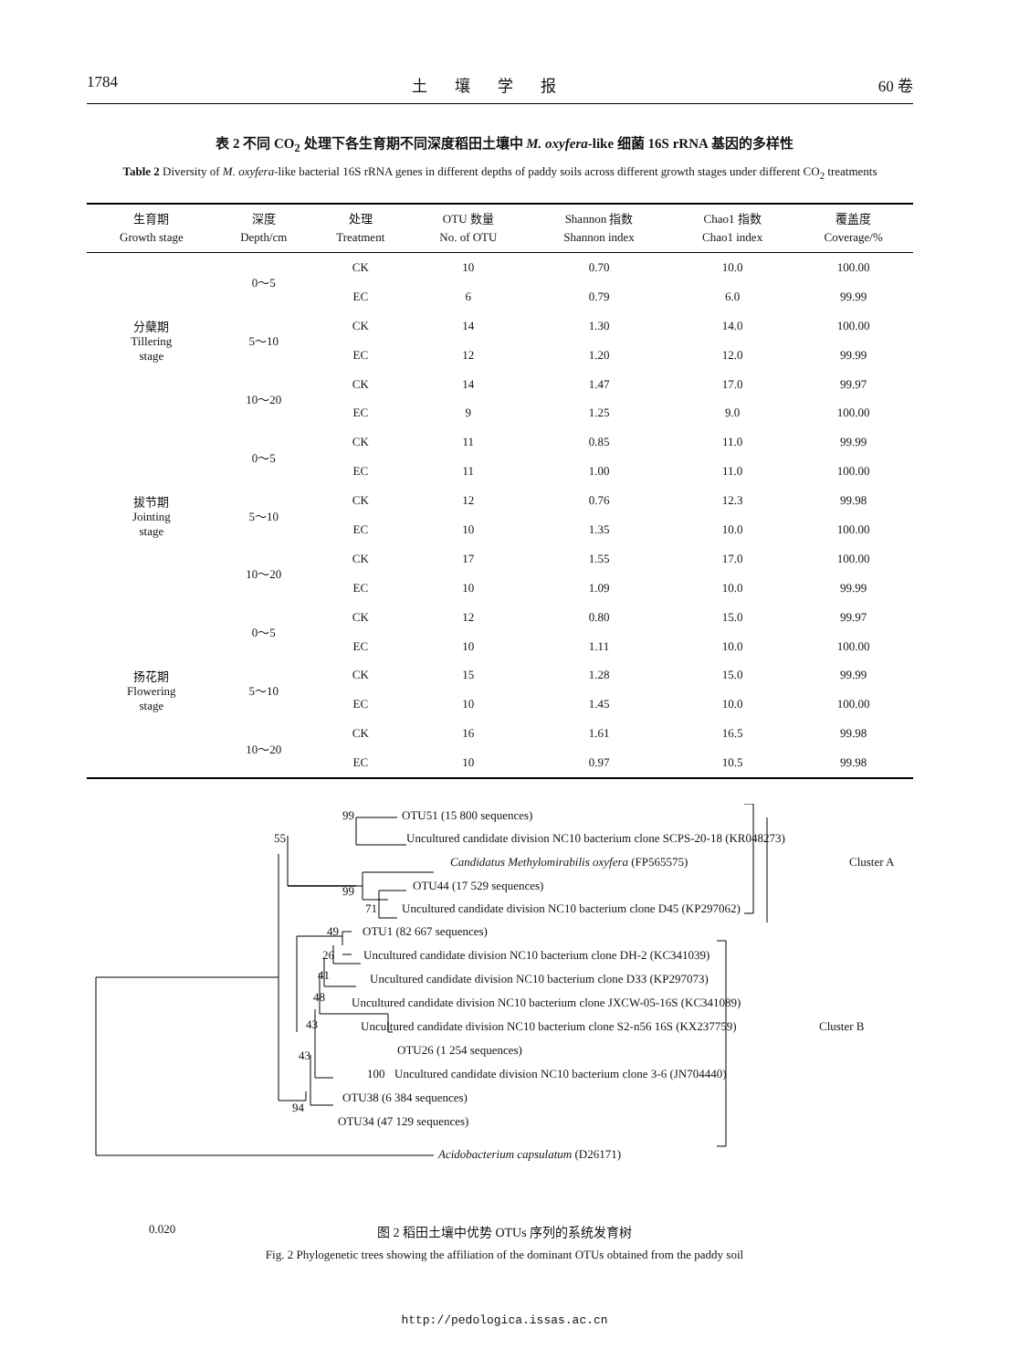1784 土壤学报 60 卷
表 2 不同 CO<sub>2</sub> 处理下各生育期不同深度稻田土壤中 M. oxyfera-like 细菌 16S rRNA 基因的多样性
Table 2 Diversity of M. oxyfera-like bacterial 16S rRNA genes in different depths of paddy soils across different growth stages under different CO<sub>2</sub> treatments
| 生育期 Growth stage | 深度 Depth/cm | 处理 Treatment | OTU 数量 No. of OTU | Shannon 指数 Shannon index | Chao1 指数 Chao1 index | 覆盖度 Coverage/% |
| --- | --- | --- | --- | --- | --- | --- |
| 分蘖期 Tillering stage | 0～5 | CK | 10 | 0.70 | 10.0 | 100.00 |
| | | EC | 6 | 0.79 | 6.0 | 99.99 |
| | 5～10 | CK | 14 | 1.30 | 14.0 | 100.00 |
| | | EC | 12 | 1.20 | 12.0 | 99.99 |
| | 10～20 | CK | 14 | 1.47 | 17.0 | 99.97 |
| | | EC | 9 | 1.25 | 9.0 | 100.00 |
| 拔节期 Jointing stage | 0～5 | CK | 11 | 0.85 | 11.0 | 99.99 |
| | | EC | 11 | 1.00 | 11.0 | 100.00 |
| | 5～10 | CK | 12 | 0.76 | 12.3 | 99.98 |
| | | EC | 10 | 1.35 | 10.0 | 100.00 |
| | 10～20 | CK | 17 | 1.55 | 17.0 | 100.00 |
| | | EC | 10 | 1.09 | 10.0 | 99.99 |
| 扬花期 Flowering stage | 0～5 | CK | 12 | 0.80 | 15.0 | 99.97 |
| | | EC | 10 | 1.11 | 10.0 | 100.00 |
| | 5～10 | CK | 15 | 1.28 | 15.0 | 99.99 |
| | | EC | 10 | 1.45 | 10.0 | 100.00 |
| | 10～20 | CK | 16 | 1.61 | 16.5 | 99.98 |
| | | EC | 10 | 0.97 | 10.5 | 99.98 |
99 OTU51 (15 800 sequences)
55 Uncultured candidate division NC10 bacterium clone SCPS-20-18 (KR048273)
Candidatus Methylomirabilis oxyfera (FP565575) Cluster A
99 OTU44 (17 529 sequences)
71 Uncultured candidate division NC10 bacterium clone D45 (KP297062)
49 OTU1 (82 667 sequences)
26 Uncultured candidate division NC10 bacterium clone DH-2 (KC341039)
41 Uncultured candidate division NC10 bacterium clone D33 (KP297073)
48 Uncultured candidate division NC10 bacterium clone JXCW-05-16S (KC341089)
43 Uncultured candidate division NC10 bacterium clone S2-n56 16S (KX237759) Cluster B
43 OTU26 (1 254 sequences)
100 Uncultured candidate division NC10 bacterium clone 3-6 (JN704440)
OTU38 (6 384 sequences)
94
OTU34 (47 129 sequences)
Acidobacterium capsulatum (D26171)
0.020
图 2 稻田土壤中优势 OTUs 序列的系统发育树
Fig. 2 Phylogenetic trees showing the affiliation of the dominant OTUs obtained from the paddy soil
http://pedologica.issas.ac.cn